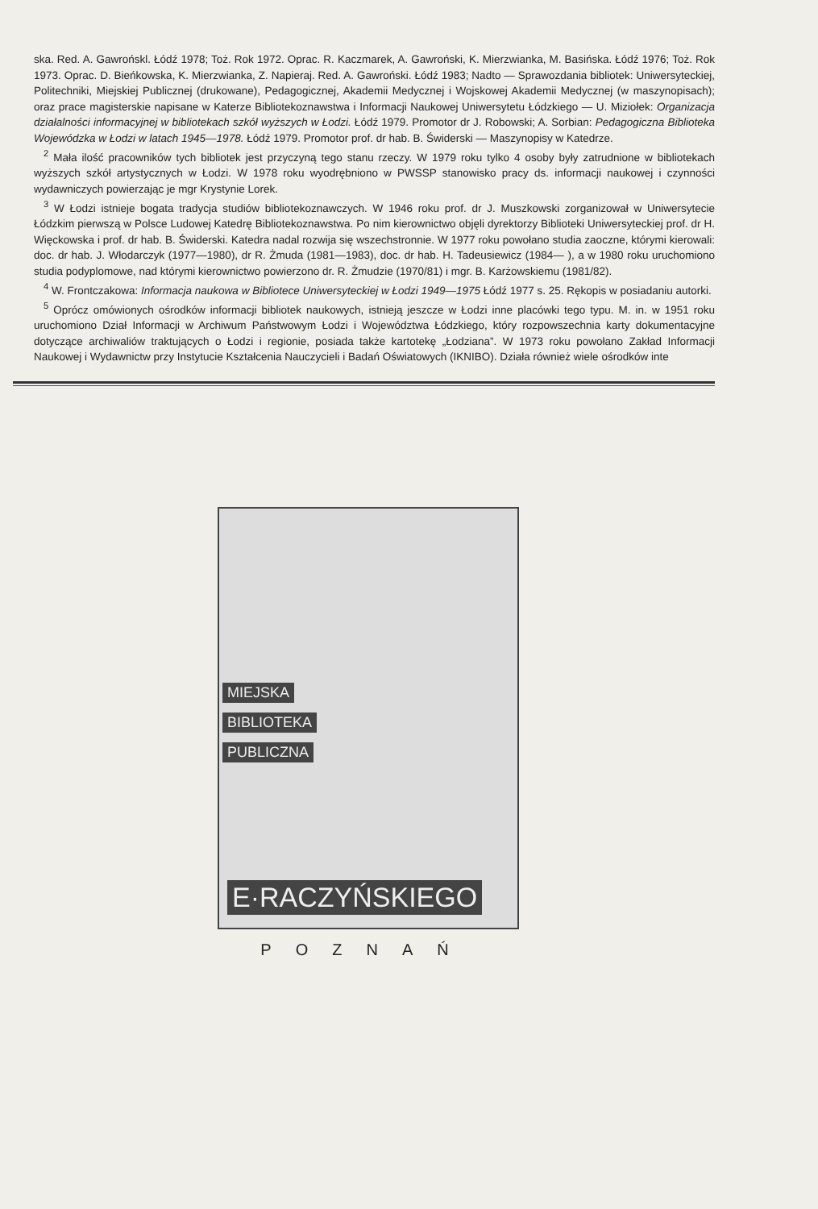ska. Red. A. Gawrońskl. Łódź 1978; Toż. Rok 1972. Oprac. R. Kaczmarek, A. Gawroński, K. Mierzwianka, M. Basińska. Łódź 1976; Toż. Rok 1973. Oprac. D. Bieńkowska, K. Mierzwianka, Z. Napieraj. Red. A. Gawroński. Łódź 1983; Nadto — Sprawozdania bibliotek: Uniwersyteckiej, Politechniki, Miejskiej Publicznej (drukowane), Pedagogicznej, Akademii Medycznej i Wojskowej Akademii Medycznej (w maszynopisach); oraz prace magisterskie napisane w Katerze Bibliotekoznawstwa i Informacji Naukowej Uniwersytetu Łódzkiego — U. Miziołek: Organizacja działalności informacyjnej w bibliotekach szkół wyższych w Łodzi. Łódź 1979. Promotor dr J. Robowski; A. Sorbian: Pedagogiczna Biblioteka Wojewódzka w Łodzi w latach 1945—1978. Łódź 1979. Promotor prof. dr hab. B. Świderski — Maszynopisy w Katedrze.
<sup>2</sup> Mała ilość pracowników tych bibliotek jest przyczyną tego stanu rzeczy. W 1979 roku tylko 4 osoby były zatrudnione w bibliotekach wyższych szkół artystycznych w Łodzi. W 1978 roku wyodrębniono w PWSSP stanowisko pracy ds. informacji naukowej i czynności wydawniczych powierzając je mgr Krystynie Lorek.
<sup>3</sup> W Łodzi istnieje bogata tradycja studiów bibliotekoznawczych. W 1946 roku prof. dr J. Muszkowski zorganizował w Uniwersytecie Łódzkim pierwszą w Polsce Ludowej Katedrę Bibliotekoznawstwa. Po nim kierownictwo objęli dyrektorzy Biblioteki Uniwersyteckiej prof. dr H. Więckowska i prof. dr hab. B. Świderski. Katedra nadal rozwija się wszechstronnie. W 1977 roku powołano studia zaoczne, którymi kierowali: doc. dr hab. J. Włodarczyk (1977—1980), dr R. Żmuda (1981—1983), doc. dr hab. H. Tadeusiewicz (1984— ), a w 1980 roku uruchomiono studia podyplomowe, nad którymi kierownictwo powierzono dr. R. Żmudzie (1970/81) i mgr. B. Karżowskiemu (1981/82).
<sup>4</sup> W. Frontczakowa: Informacja naukowa w Bibliotece Uniwersyteckiej w Łodzi 1949—1975 Łódź 1977 s. 25. Rękopis w posiadaniu autorki.
<sup>5</sup> Oprócz omówionych ośrodków informacji bibliotek naukowych, istnieją jeszcze w Łodzi inne placówki tego typu. M. in. w 1951 roku uruchomiono Dział Informacji w Archiwum Państwowym Łodzi i Województwa Łódzkiego, który rozpowszechnia karty dokumentacyjne dotyczące archiwaliów traktujących o Łodzi i regionie, posiada także kartotekę „Łodziana”. W 1973 roku powołano Zakład Informacji Naukowej i Wydawnictw przy Instytucie Kształcenia Nauczycieli i Badań Oświatowych (IKNIBO). Działa również wiele ośrodków inte
MIEJSKA
BIBLIOTEKA
PUBLICZNA
E·RACZYŃSKIEGO
POZNAŃ